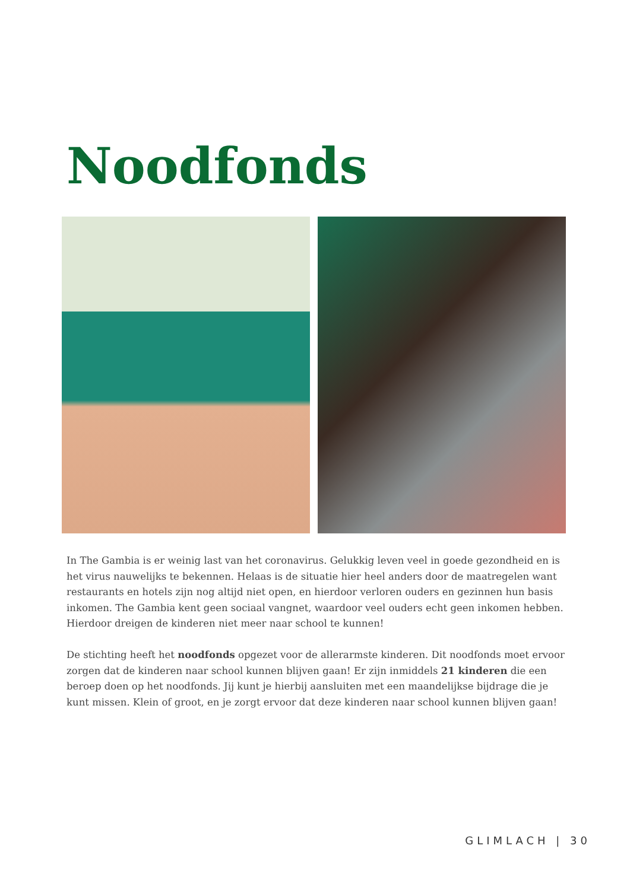Noodfonds
In The Gambia is er weinig last van het coronavirus. Gelukkig leven veel in goede gezondheid en is het virus nauwelijks te bekennen. Helaas is de situatie hier heel anders door de maatregelen want restaurants en hotels zijn nog altijd niet open, en hierdoor verloren ouders en gezinnen hun basis inkomen. The Gambia kent geen sociaal vangnet, waardoor veel ouders echt geen inkomen hebben. Hierdoor dreigen de kinderen niet meer naar school te kunnen!
De stichting heeft het noodfonds opgezet voor de allerarmste kinderen. Dit noodfonds moet ervoor zorgen dat de kinderen naar school kunnen blijven gaan! Er zijn inmiddels 21 kinderen die een beroep doen op het noodfonds. Jij kunt je hierbij aansluiten met een maandelijkse bijdrage die je kunt missen. Klein of groot, en je zorgt ervoor dat deze kinderen naar school kunnen blijven gaan!
GLIMLACH | 30